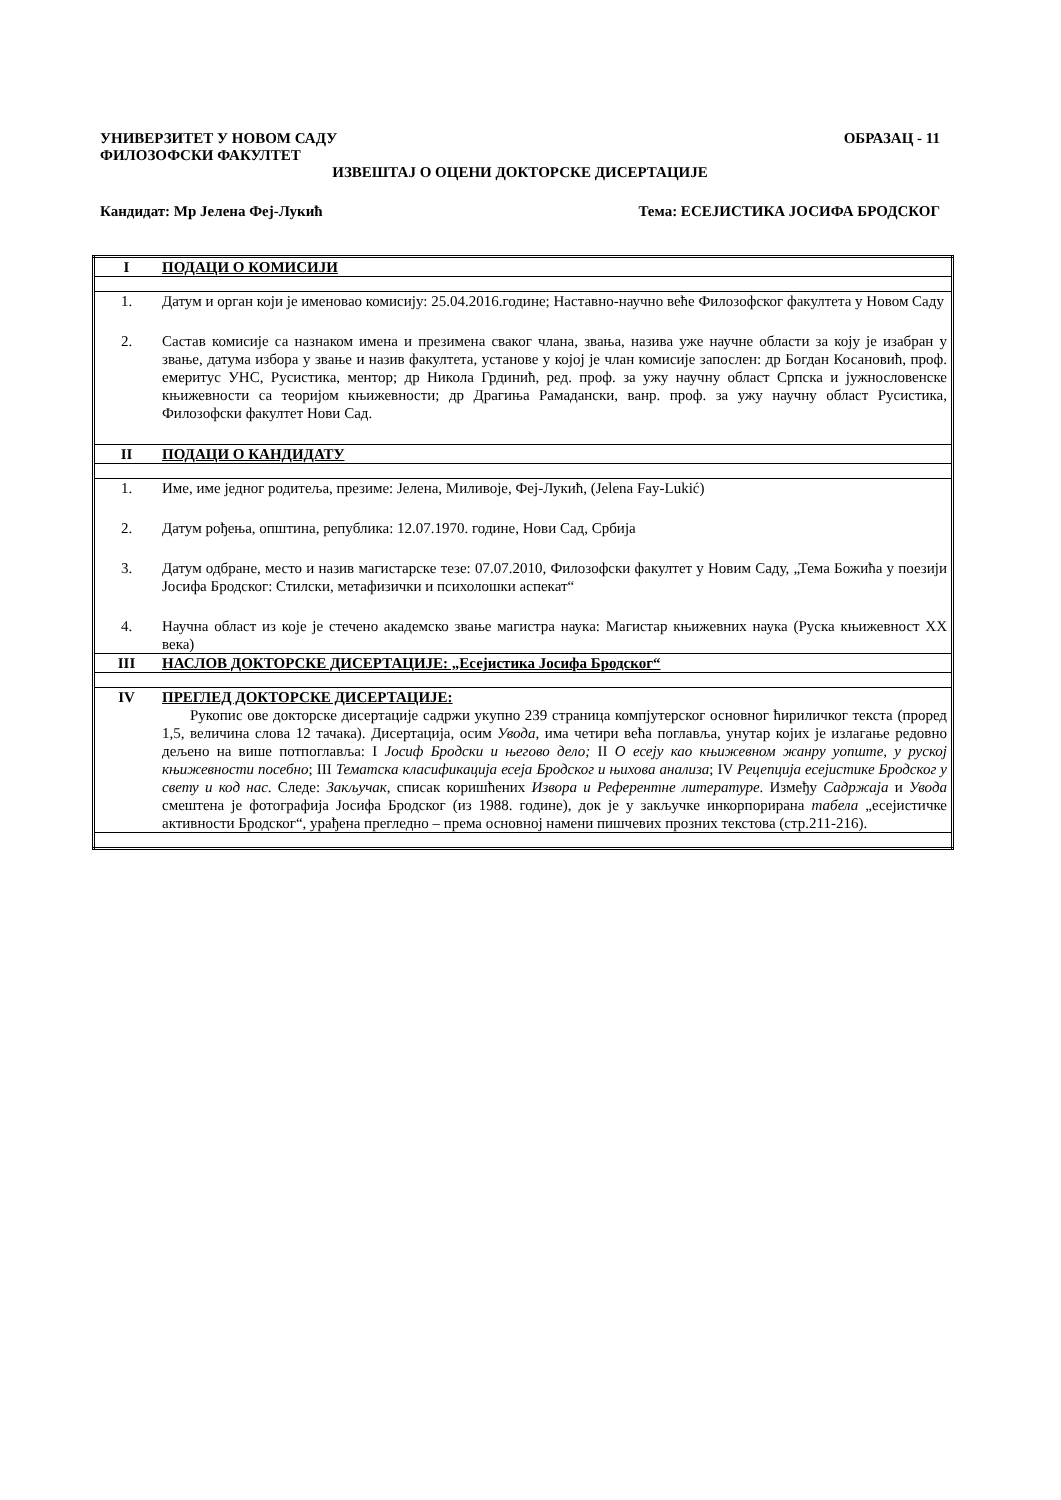УНИВЕРЗИТЕТ У НОВОМ САДУ ОБРАЗАЦ - 11
ФИЛОЗОФСКИ ФАКУЛТЕТ
ИЗВЕШТАЈ О ОЦЕНИ ДОКТОРСКЕ ДИСЕРТАЦИЈЕ
Кандидат: Мр Јелена Феј-Лукић Тема: ЕСЕЈИСТИКА ЈОСИФА БРОДСКОГ
| I | ПОДАЦИ О КОМИСИЈИ |
| 1. | Датум и орган који је именовао комисију: 25.04.2016.године; Наставно-научно веће Филозофског факултета у Новом Саду |
| 2. | Састав комисије са назнаком имена и презимена сваког члана, звања, назива уже научне области за коју је изабран у звање, датума избора у звање и назив факултета, установе у којој је члан комисије запослен: др Богдан Косановић, проф. емеритус УНС, Русистика, ментор; др Никола Грдинић, ред. проф. за ужу научну област Српска и јужнословенске књижевности са теоријом књижевности; др Драгиња Рамадански, ванр. проф. за ужу научну област Русистика, Филозофски факултет Нови Сад. |
| II | ПОДАЦИ О КАНДИДАТУ |
| 1. | Име, име једног родитеља, презиме: Јелена, Миливоје, Феј-Лукић, (Jelena Fay-Lukić) |
| 2. | Датум рођења, општина, република: 12.07.1970. године, Нови Сад, Србија |
| 3. | Датум одбране, место и назив магистарске тезе: 07.07.2010, Филозофски факултет у Новим Саду, „Тема Божића у поезији Јосифа Бродског: Стилски, метафизички и психолошки аспекат“ |
| 4. | Научна област из које је стечено академско звање магистра наука: Магистар књижевних наука (Руска књижевност XX века) |
| III | НАСЛОВ ДОКТОРСКЕ ДИСЕРТАЦИЈЕ: „Есејистика Јосифа Бродског“ |
| IV | ПРЕГЛЕД ДОКТОРСКЕ ДИСЕРТАЦИЈЕ: Рукопис ове докторске дисертације садржи укупно 239 страница компјутерског основног ћириличког текста (проред 1,5, величина слова 12 тачака). Дисертација, осим Увода, има четири већа поглавља, унутар којих је излагање редовно дељено на више потпоглавља: I Јосиф Бродски и његово дело; II О есеју као књижевном жанру уопште, у руској књижевности посебно ; III Тематска класификација есеја Бродског и њихова анализа ; IV Рецепција есејистике Бродског у свету и код нас . Следе: Закључак , списак коришћених Извора и Референтне литературе . Између Садржаја и Увода смештена је фотографија Јосифа Бродског (из 1988. године), док је у закључке инкорпорирана табела „есејистичке активности Бродског“, урађена прегледно – према основној намени пишчевих прозних текстова (стр.211-216). |